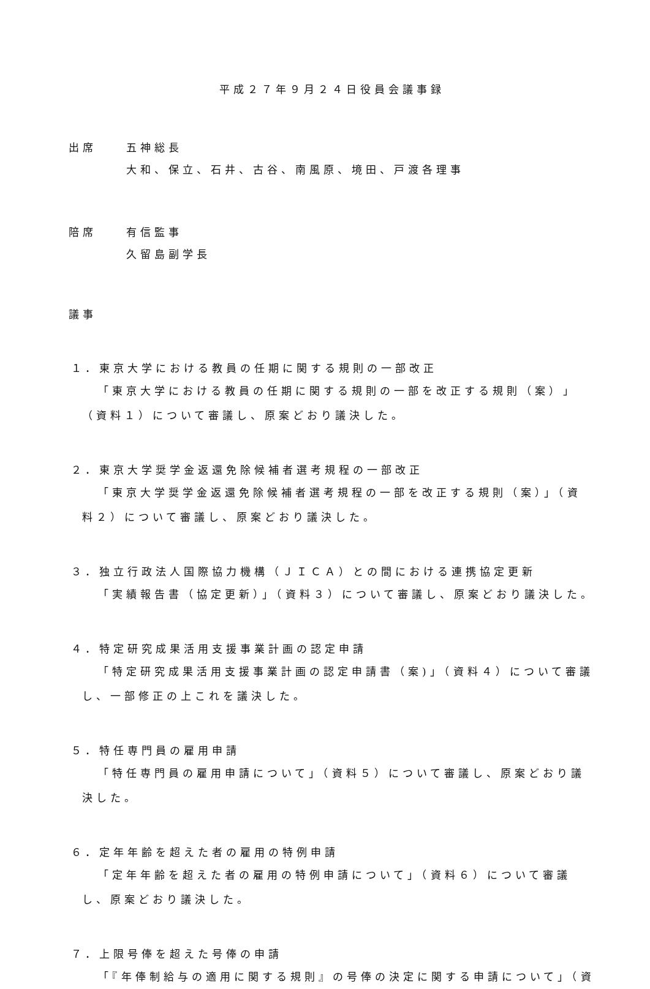平成２７年９月２４日役員会議事録
出席 五神総長
大和、保立、石井、古谷、南風原、境田、戸渡各理事
陪席 有信監事
久留島副学長
議事
１．東京大学における教員の任期に関する規則の一部改正
「東京大学における教員の任期に関する規則の一部を改正する規則（案）」（資料１）について審議し、原案どおり議決した。
２．東京大学奨学金返還免除候補者選考規程の一部改正
「東京大学奨学金返還免除候補者選考規程の一部を改正する規則（案）」（資料２）について審議し、原案どおり議決した。
３．独立行政法人国際協力機構（ＪＩＣＡ）との間における連携協定更新
「実績報告書（協定更新）」（資料３）について審議し、原案どおり議決した。
４．特定研究成果活用支援事業計画の認定申請
「特定研究成果活用支援事業計画の認定申請書（案)」（資料４）について審議し、一部修正の上これを議決した。
５．特任専門員の雇用申請
「特任専門員の雇用申請について」（資料５）について審議し、原案どおり議決した。
６．定年年齢を超えた者の雇用の特例申請
「定年年齢を超えた者の雇用の特例申請について」（資料６）について審議し、原案どおり議決した。
７．上限号俸を超えた号俸の申請
「『年俸制給与の適用に関する規則』の号俸の決定に関する申請について」（資